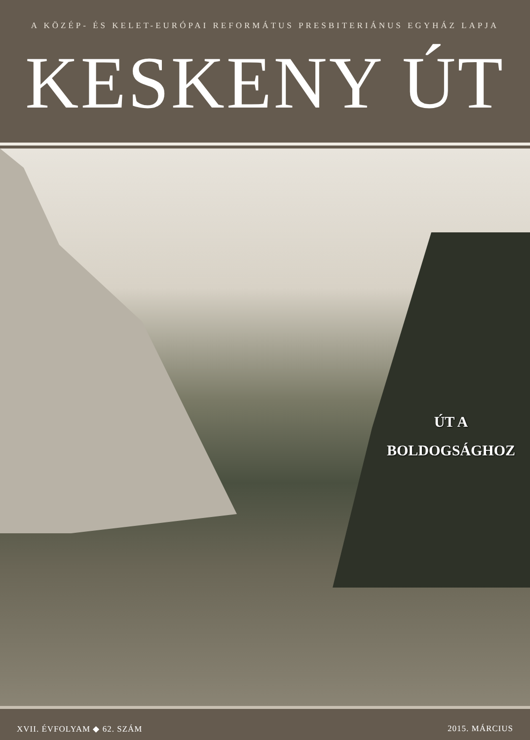A KÖZÉP- ÉS KELET-EURÓPAI REFORMÁTUS PRESBITERIÁNUS EGYHÁZ LAPJA
KESKENY ÚT
ÚT A
BOLDOGSÁGHOZ
XVII. ÉVFOLYAM ◆ 62. SZÁM 2015. MÁRCIUS